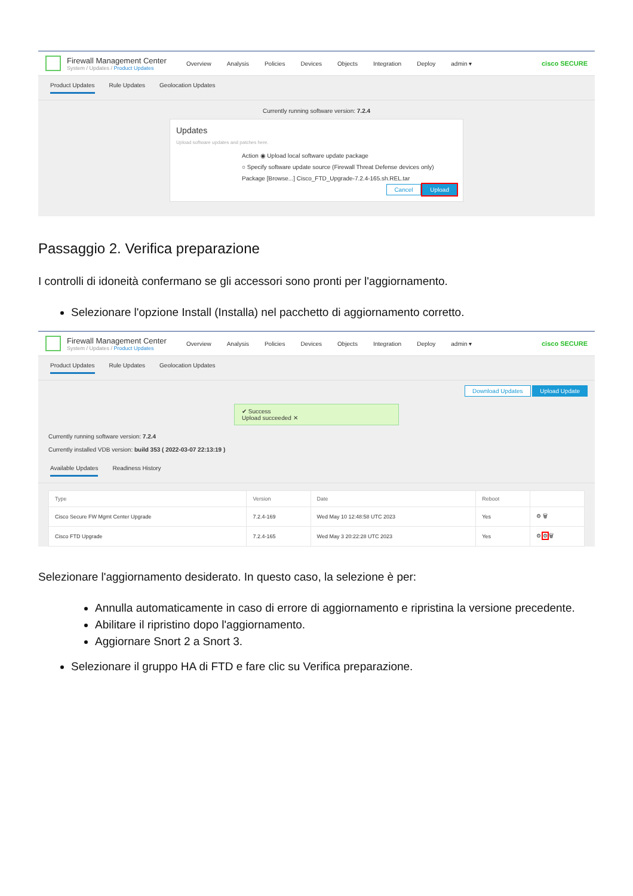Firewall Management Center
System / Updates / Product Updates
Overview Analysis Policies Devices Objects Integration Deploy admin ▾
cisco SECURE
Product Updates Rule Updates Geolocation Updates
Currently running software version: 7.2.4
Updates
Upload software updates and patches here.
Action ◉ Upload local software update package
○ Specify software update source (Firewall Threat Defense devices only)
Package [Browse...] Cisco_FTD_Upgrade-7.2.4-165.sh.REL.tar
Cancel Upload
Passaggio 2. Verifica preparazione
I controlli di idoneità confermano se gli accessori sono pronti per l'aggiornamento.
Selezionare l'opzione Install (Installa) nel pacchetto di aggiornamento corretto.
Firewall Management Center
System / Updates / Product Updates
Overview Analysis Policies Devices Objects Integration Deploy admin ▾
cisco SECURE
Product Updates Rule Updates Geolocation Updates
Download Updates Upload Update
✔ Success
Upload succeeded ✕
Currently running software version: 7.2.4
Currently installed VDB version: build 353 ( 2022-03-07 22:13:19 )
Available Updates Readiness History
| Type | Version | Date | Reboot | |
| --- | --- | --- | --- | --- |
| Cisco Secure FW Mgmt Center Upgrade | 7.2.4-169 | Wed May 10 12:48:58 UTC 2023 | Yes | ⚙ 🗑 |
| Cisco FTD Upgrade | 7.2.4-165 | Wed May 3 20:22:28 UTC 2023 | Yes | ⚙ ⚙ 🗑 |
Selezionare l'aggiornamento desiderato. In questo caso, la selezione è per:
Annulla automaticamente in caso di errore di aggiornamento e ripristina la versione precedente.
Abilitare il ripristino dopo l'aggiornamento.
Aggiornare Snort 2 a Snort 3.
Selezionare il gruppo HA di FTD e fare clic su Verifica preparazione.